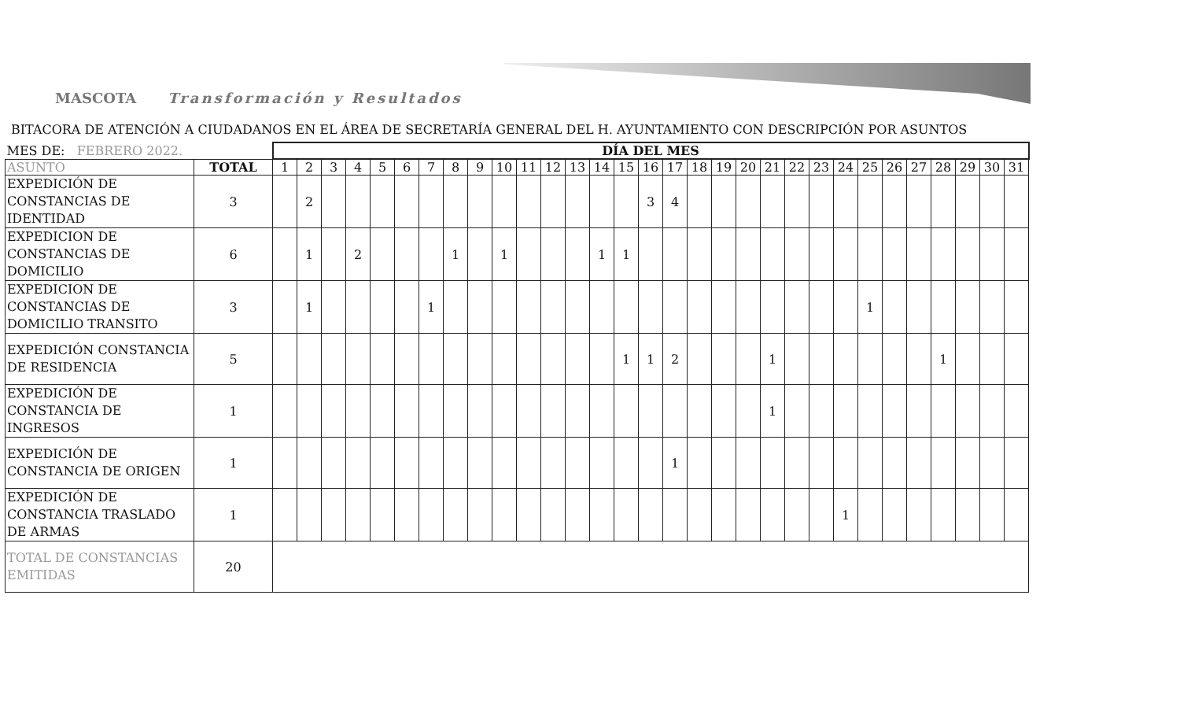MASCOTA
Transformación y Resultados
BITACORA DE ATENCIÓN A CIUDADANOS EN EL ÁREA DE SECRETARÍA GENERAL DEL H. AYUNTAMIENTO CON DESCRIPCIÓN POR ASUNTOS
| MES DE: FEBRERO 2022. | | DÍA DEL MES | | | | | | | | | | | | | | | | | | | | | | | | | | | | | | |
| ASUNTO | TOTAL | 1 | 2 | 3 | 4 | 5 | 6 | 7 | 8 | 9 | 10 | 11 | 12 | 13 | 14 | 15 | 16 | 17 | 18 | 19 | 20 | 21 | 22 | 23 | 24 | 25 | 26 | 27 | 28 | 29 | 30 | 31 |
| EXPEDICIÓN DE CONSTANCIAS DE IDENTIDAD | 3 | | 2 | | | | | | | | | | | | | | 3 | 4 | | | | | | | | | | | | | | |
| EXPEDICION DE CONSTANCIAS DE DOMICILIO | 6 | | 1 | | 2 | | | | 1 | | 1 | | | | 1 | 1 | | | | | | | | | | | | | | | | |
| EXPEDICION DE CONSTANCIAS DE DOMICILIO TRANSITO | 3 | | 1 | | | | | 1 | | | | | | | | | | | | | | | | | | 1 | | | | | | |
| EXPEDICIÓN CONSTANCIA DE RESIDENCIA | 5 | | | | | | | | | | | | | | | 1 | 1 | 2 | | | | 1 | | | | | | | 1 | | | |
| EXPEDICIÓN DE CONSTANCIA DE INGRESOS | 1 | | | | | | | | | | | | | | | | | | | | | 1 | | | | | | | | | | |
| EXPEDICIÓN DE CONSTANCIA DE ORIGEN | 1 | | | | | | | | | | | | | | | | | 1 | | | | | | | | | | | | | | |
| EXPEDICIÓN DE CONSTANCIA TRASLADO DE ARMAS | 1 | | | | | | | | | | | | | | | | | | | | | | | | 1 | | | | | | | |
| TOTAL DE CONSTANCIAS EMITIDAS | 20 | | | | | | | | | | | | | | | | | | | | | | | | | | | | | | | |